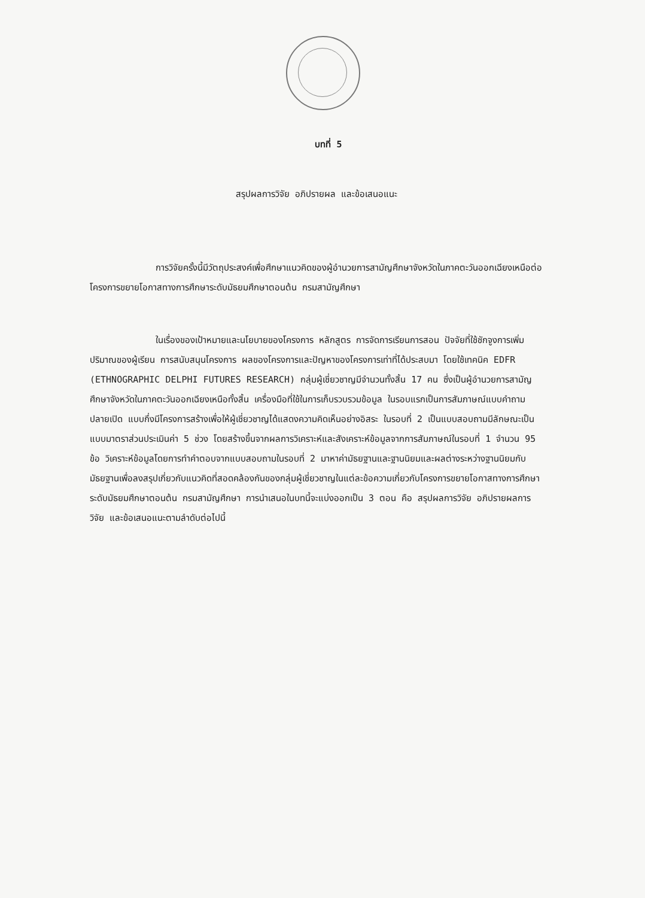บทที่ 5
สรุปผลการวิจัย อภิปรายผล และข้อเสนอแนะ
การวิจัยครั้งนี้มีวัตถุประสงค์เพื่อศึกษาแนวคิดของผู้อำนวยการสามัญศึกษาจังหวัดในภาคตะวันออกเฉียงเหนือต่อโครงการขยายโอกาสทางการศึกษาระดับมัธยมศึกษาตอนต้น กรมสามัญศึกษา
ในเรื่องของเป้าหมายและนโยบายของโครงการ หลักสูตร การจัดการเรียนการสอน ปัจจัยที่ใช้ชักจูงการเพิ่มปริมาณของผู้เรียน การสนับสนุนโครงการ ผลของโครงการและปัญหาของโครงการเท่าที่ได้ประสบมา โดยใช้เทคนิค EDFR (ETHNOGRAPHIC DELPHI FUTURES RESEARCH) กลุ่มผู้เชี่ยวชาญมีจำนวนทั้งสิ้น 17 คน ซึ่งเป็นผู้อำนวยการสามัญศึกษาจังหวัดในภาคตะวันออกเฉียงเหนือทั้งสิ้น เครื่องมือที่ใช้ในการเก็บรวบรวมข้อมูล ในรอบแรกเป็นการสัมภาษณ์แบบคำถามปลายเปิด แบบกึ่งมีโครงการสร้างเพื่อให้ผู้เชี่ยวชาญได้แสดงความคิดเห็นอย่างอิสระ ในรอบที่ 2 เป็นแบบสอบถามมีลักษณะเป็นแบบมาตราส่วนประเมินค่า 5 ช่วง โดยสร้างขึ้นจากผลการวิเคราะห์และสังเคราะห์ข้อมูลจากการสัมภาษณ์ในรอบที่ 1 จำนวน 95 ข้อ วิเคราะห์ข้อมูลโดยการทำคำตอบจากแบบสอบถามในรอบที่ 2 มาหาค่ามัธยฐานและฐานนิยมและผลต่างระหว่างฐานนิยมกับมัธยฐานเพื่อลงสรุปเกี่ยวกับแนวคิดที่สอดคล้องกันของกลุ่มผู้เชี่ยวชาญในแต่ละข้อความเกี่ยวกับโครงการขยายโอกาสทางการศึกษา ระดับมัธยมศึกษาตอนต้น กรมสามัญศึกษา การนำเสนอในบทนี้จะแบ่งออกเป็น 3 ตอน คือ สรุปผลการวิจัย อภิปรายผลการวิจัย และข้อเสนอแนะตามลำดับต่อไปนี้